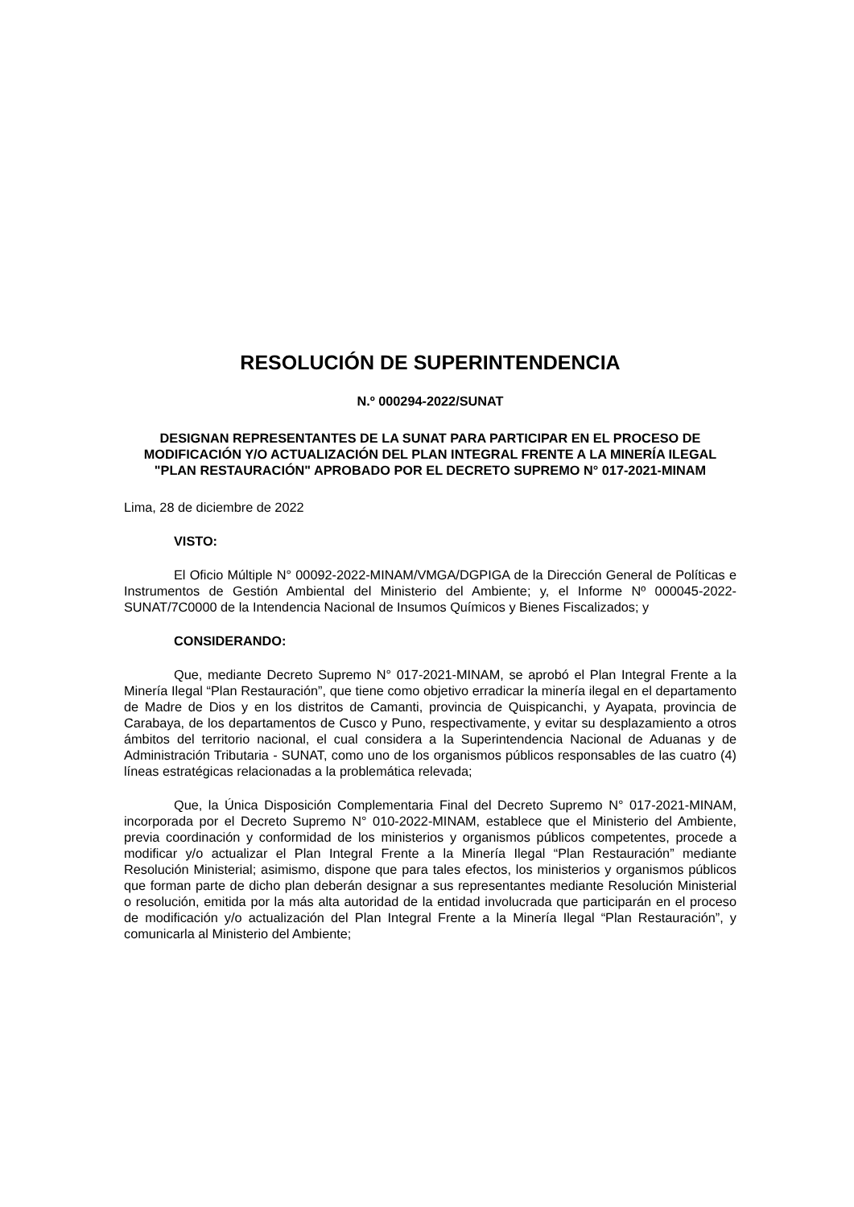RESOLUCIÓN DE SUPERINTENDENCIA
N.º 000294-2022/SUNAT
DESIGNAN REPRESENTANTES DE LA SUNAT PARA PARTICIPAR EN EL PROCESO DE MODIFICACIÓN Y/O ACTUALIZACIÓN DEL PLAN INTEGRAL FRENTE A LA MINERÍA ILEGAL "PLAN RESTAURACIÓN" APROBADO POR EL DECRETO SUPREMO N° 017-2021-MINAM
Lima, 28 de diciembre de 2022
VISTO:
El Oficio Múltiple N° 00092-2022-MINAM/VMGA/DGPIGA de la Dirección General de Políticas e Instrumentos de Gestión Ambiental del Ministerio del Ambiente; y, el Informe Nº 000045-2022-SUNAT/7C0000 de la Intendencia Nacional de Insumos Químicos y Bienes Fiscalizados; y
CONSIDERANDO:
Que, mediante Decreto Supremo N° 017-2021-MINAM, se aprobó el Plan Integral Frente a la Minería Ilegal “Plan Restauración”, que tiene como objetivo erradicar la minería ilegal en el departamento de Madre de Dios y en los distritos de Camanti, provincia de Quispicanchi, y Ayapata, provincia de Carabaya, de los departamentos de Cusco y Puno, respectivamente, y evitar su desplazamiento a otros ámbitos del territorio nacional, el cual considera a la Superintendencia Nacional de Aduanas y de Administración Tributaria - SUNAT, como uno de los organismos públicos responsables de las cuatro (4) líneas estratégicas relacionadas a la problemática relevada;
Que, la Única Disposición Complementaria Final del Decreto Supremo N° 017-2021-MINAM, incorporada por el Decreto Supremo N° 010-2022-MINAM, establece que el Ministerio del Ambiente, previa coordinación y conformidad de los ministerios y organismos públicos competentes, procede a modificar y/o actualizar el Plan Integral Frente a la Minería Ilegal “Plan Restauración” mediante Resolución Ministerial; asimismo, dispone que para tales efectos, los ministerios y organismos públicos que forman parte de dicho plan deberán designar a sus representantes mediante Resolución Ministerial o resolución, emitida por la más alta autoridad de la entidad involucrada que participarán en el proceso de modificación y/o actualización del Plan Integral Frente a la Minería Ilegal “Plan Restauración”, y comunicarla al Ministerio del Ambiente;